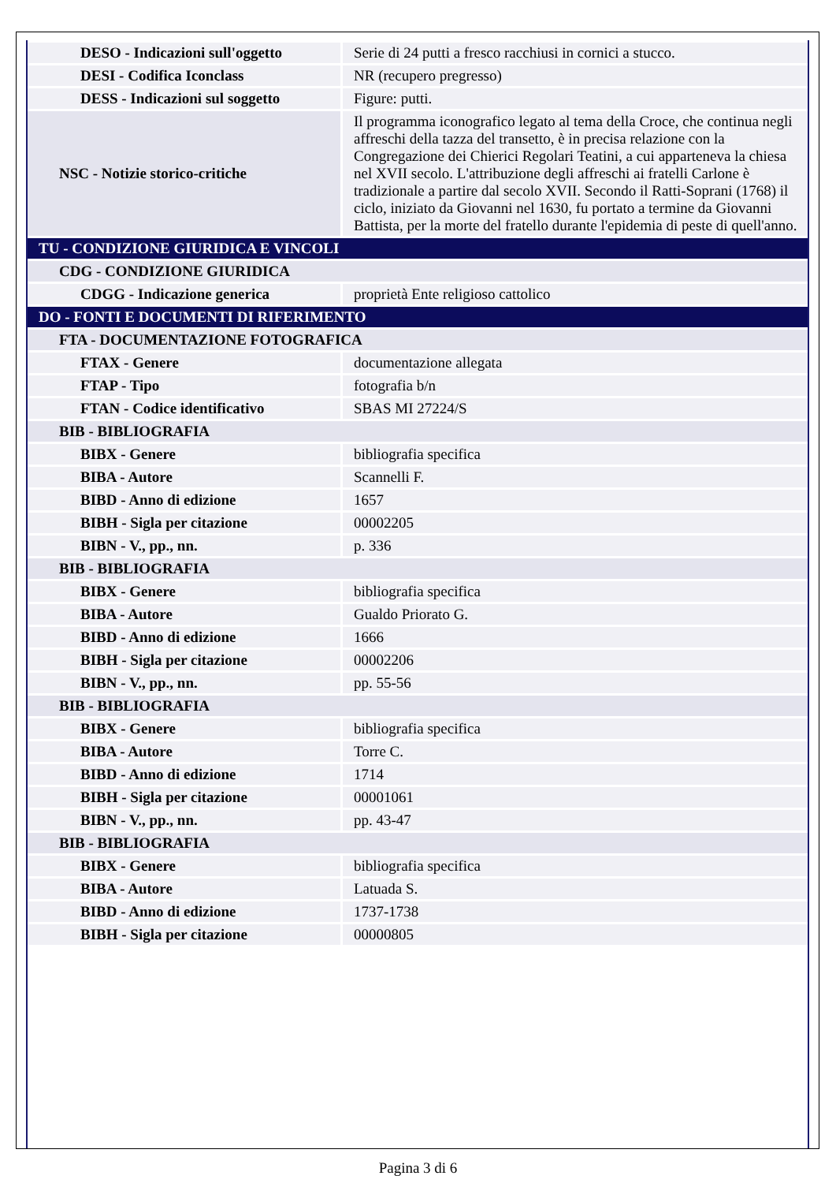| DESO - Indicazioni sull'oggetto | Serie di 24 putti a fresco racchiusi in cornici a stucco. |
| DESI - Codifica Iconclass | NR (recupero pregresso) |
| DESS - Indicazioni sul soggetto | Figure: putti. |
| NSC - Notizie storico-critiche | Il programma iconografico legato al tema della Croce, che continua negli affreschi della tazza del transetto, è in precisa relazione con la Congregazione dei Chierici Regolari Teatini, a cui apparteneva la chiesa nel XVII secolo. L'attribuzione degli affreschi ai fratelli Carlone è tradizionale a partire dal secolo XVII. Secondo il Ratti-Soprani (1768) il ciclo, iniziato da Giovanni nel 1630, fu portato a termine da Giovanni Battista, per la morte del fratello durante l'epidemia di peste di quell'anno. |
| TU - CONDIZIONE GIURIDICA E VINCOLI | |
| CDG - CONDIZIONE GIURIDICA | |
| CDGG - Indicazione generica | proprietà Ente religioso cattolico |
| DO - FONTI E DOCUMENTI DI RIFERIMENTO | |
| FTA - DOCUMENTAZIONE FOTOGRAFICA | |
| FTAX - Genere | documentazione allegata |
| FTAP - Tipo | fotografia b/n |
| FTAN - Codice identificativo | SBAS MI 27224/S |
| BIB - BIBLIOGRAFIA | |
| BIBX - Genere | bibliografia specifica |
| BIBA - Autore | Scannelli F. |
| BIBD - Anno di edizione | 1657 |
| BIBH - Sigla per citazione | 00002205 |
| BIBN - V., pp., nn. | p. 336 |
| BIB - BIBLIOGRAFIA | |
| BIBX - Genere | bibliografia specifica |
| BIBA - Autore | Gualdo Priorato G. |
| BIBD - Anno di edizione | 1666 |
| BIBH - Sigla per citazione | 00002206 |
| BIBN - V., pp., nn. | pp. 55-56 |
| BIB - BIBLIOGRAFIA | |
| BIBX - Genere | bibliografia specifica |
| BIBA - Autore | Torre C. |
| BIBD - Anno di edizione | 1714 |
| BIBH - Sigla per citazione | 00001061 |
| BIBN - V., pp., nn. | pp. 43-47 |
| BIB - BIBLIOGRAFIA | |
| BIBX - Genere | bibliografia specifica |
| BIBA - Autore | Latuada S. |
| BIBD - Anno di edizione | 1737-1738 |
| BIBH - Sigla per citazione | 00000805 |
Pagina 3 di 6